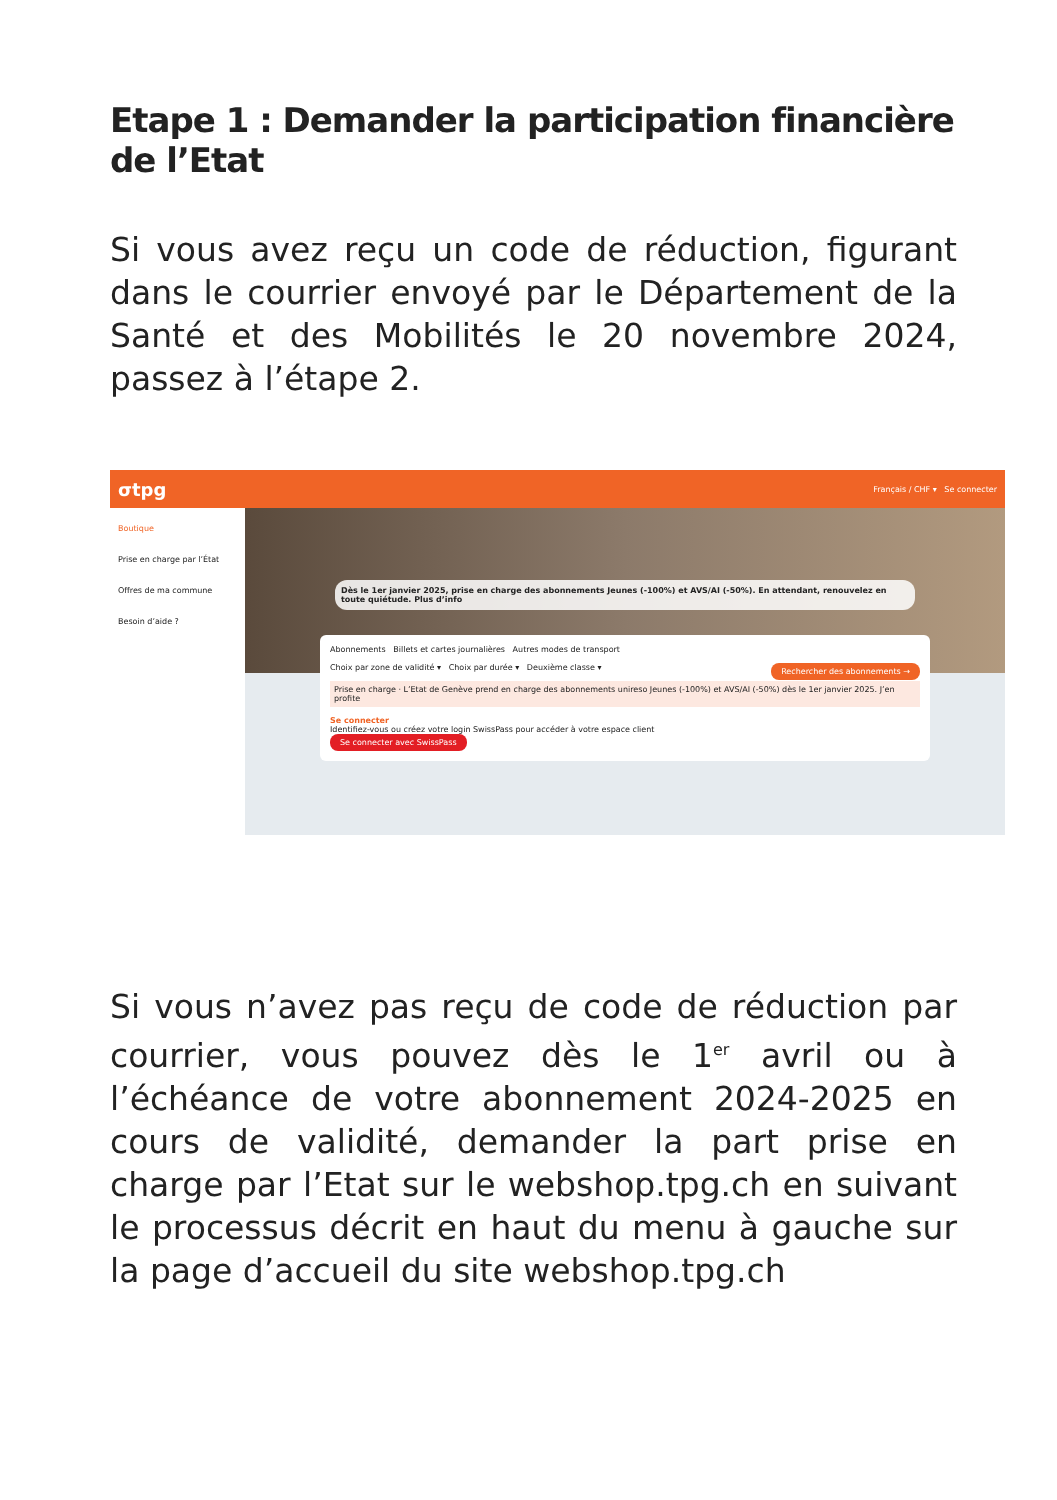Etape 1 : Demander la participation financière de l’Etat
Si vous avez reçu un code de réduction, figurant dans le courrier envoyé par le Département de la Santé et des Mobilités le 20 novembre 2024, passez à l’étape 2.
σtpg Français / CHF ▾ Se connecter
Boutique
Prise en charge par l’État
Offres de ma commune
Besoin d’aide ?
Dès le 1er janvier 2025, prise en charge des abonnements Jeunes (-100%) et AVS/AI (-50%). En attendant, renouvelez en toute quiétude. Plus d’info
Abonnements Billets et cartes journalières Autres modes de transport
Choix par zone de validité ▾ Choix par durée ▾ Deuxième classe ▾ Rechercher des abonnements →
Prise en charge · L’Etat de Genève prend en charge des abonnements unireso Jeunes (-100%) et AVS/AI (-50%) dès le 1er janvier 2025. J’en profite
Se connecter
Identifiez-vous ou créez votre login SwissPass pour accéder à votre espace client
Se connecter avec SwissPass
Si vous n’avez pas reçu de code de réduction par courrier, vous pouvez dès le 1<sup>er</sup> avril ou à l’échéance de votre abonnement 2024-2025 en cours de validité, demander la part prise en charge par l’Etat sur le webshop.tpg.ch en suivant le processus décrit en haut du menu à gauche sur la page d’accueil du site webshop.tpg.ch